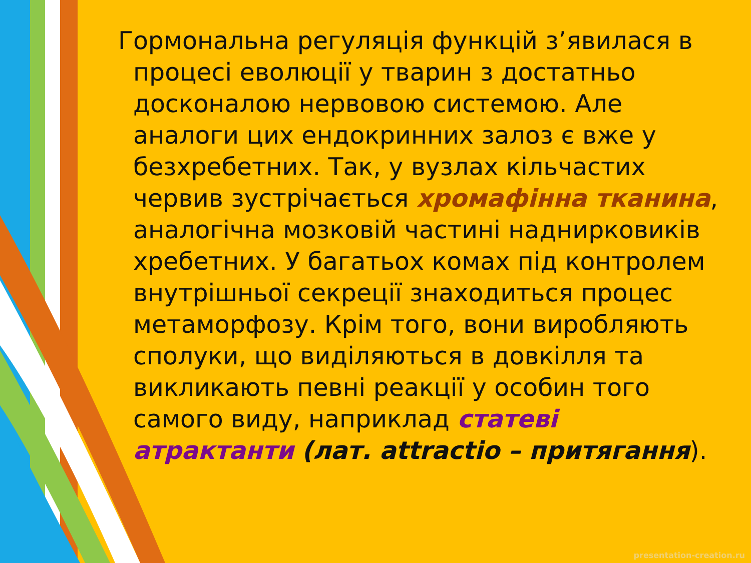Гормональна регуляція функцій з’явилася в процесі еволюції у тварин з достатньо досконалою нервовою системою. Але аналоги цих ендокринних залоз є вже у безхребетних. Так, у вузлах кільчастих червив зустрічається хромафінна тканина, аналогічна мозковій частині наднирковиків хребетних. У багатьох комах під контролем внутрішньої секреції знаходиться процес метаморфозу. Крім того, вони виробляють сполуки, що виділяються в довкілля та викликають певні реакції у особин того самого виду, наприклад статеві атрактанти (лат. attractio – притягання).
presentation-creation.ru